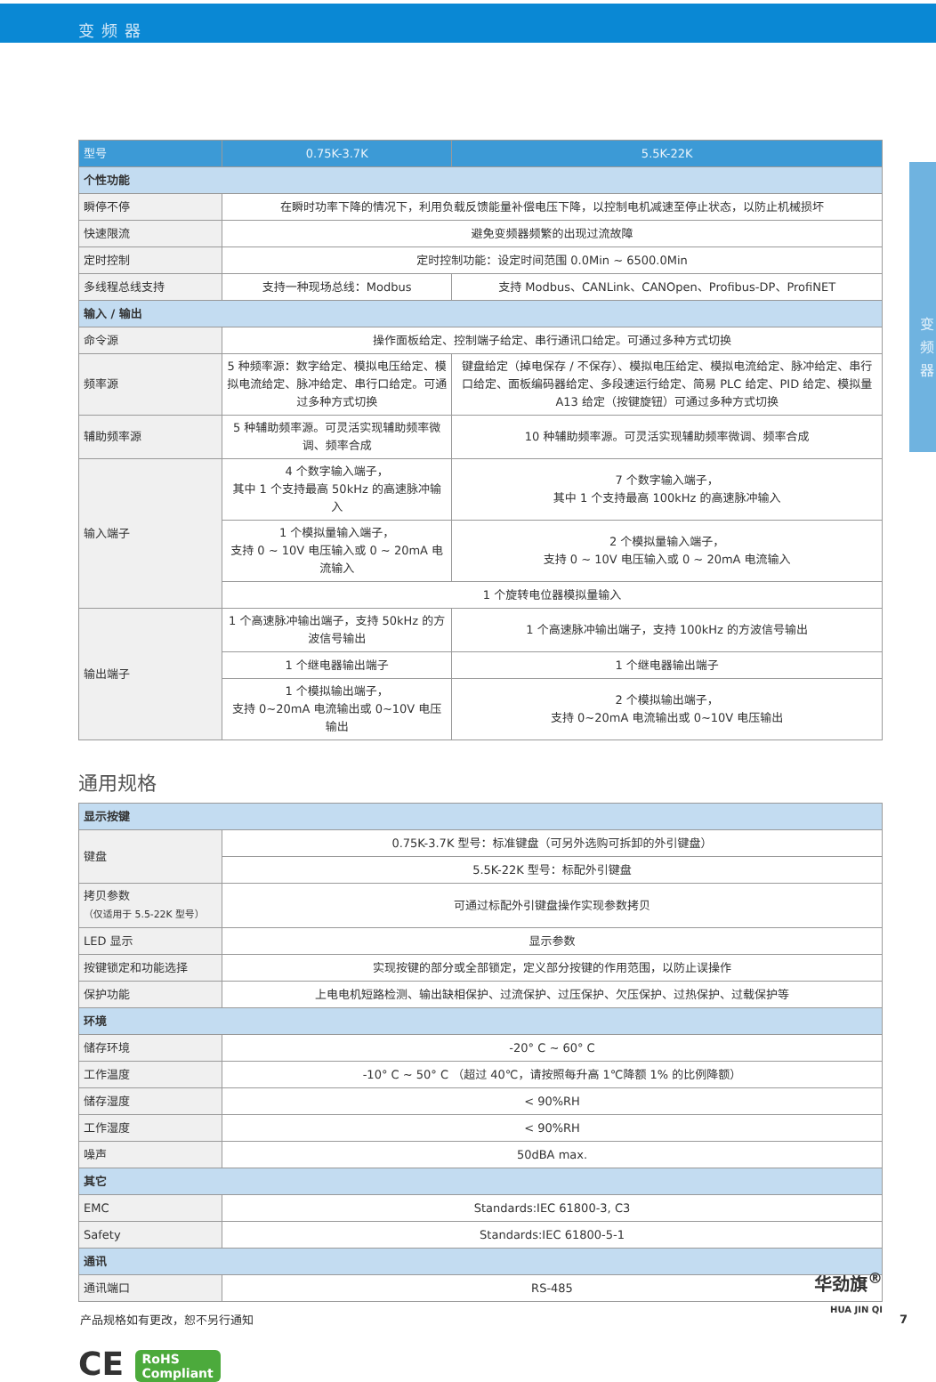变频器
变频器
| 型号 | 0.75K-3.7K | 5.5K-22K |
| --- | --- | --- |
| 个性功能 | | |
| 瞬停不停 | 在瞬时功率下降的情况下，利用负载反馈能量补偿电压下降，以控制电机减速至停止状态，以防止机械损坏 | |
| 快速限流 | 避免变频器频繁的出现过流故障 | |
| 定时控制 | 定时控制功能：设定时间范围 0.0Min ~ 6500.0Min | |
| 多线程总线支持 | 支持一种现场总线：Modbus | 支持 Modbus、CANLink、CANOpen、Profibus-DP、ProfiNET |
| 输入 / 输出 | | |
| 命令源 | 操作面板给定、控制端子给定、串行通讯口给定。可通过多种方式切换 | |
| 频率源 | 5 种频率源：数字给定、模拟电压给定、模拟电流给定、脉冲给定、串行口给定。可通过多种方式切换 | 键盘给定（掉电保存 / 不保存）、模拟电压给定、模拟电流给定、脉冲给定、串行口给定、面板编码器给定、多段速运行给定、简易 PLC 给定、PID 给定、模拟量 A13 给定（按键旋钮）可通过多种方式切换 |
| 辅助频率源 | 5 种辅助频率源。可灵活实现辅助频率微调、频率合成 | 10 种辅助频率源。可灵活实现辅助频率微调、频率合成 |
| 输入端子 | 4 个数字输入端子， 其中 1 个支持最高 50kHz 的高速脉冲输入 | 7 个数字输入端子， 其中 1 个支持最高 100kHz 的高速脉冲输入 |
| | 1 个模拟量输入端子， 支持 0 ~ 10V 电压输入或 0 ~ 20mA 电流输入 | 2 个模拟量输入端子， 支持 0 ~ 10V 电压输入或 0 ~ 20mA 电流输入 |
| | 1 个旋转电位器模拟量输入 | |
| 输出端子 | 1 个高速脉冲输出端子，支持 50kHz 的方波信号输出 | 1 个高速脉冲输出端子，支持 100kHz 的方波信号输出 |
| | 1 个继电器输出端子 | 1 个继电器输出端子 |
| | 1 个模拟输出端子， 支持 0~20mA 电流输出或 0~10V 电压输出 | 2 个模拟输出端子， 支持 0~20mA 电流输出或 0~10V 电压输出 |
通用规格
| 显示按键 | |
| 键盘 | 0.75K-3.7K 型号：标准键盘（可另外选购可拆卸的外引键盘） |
| | 5.5K-22K 型号：标配外引键盘 |
| 拷贝参数 （仅适用于 5.5-22K 型号） | 可通过标配外引键盘操作实现参数拷贝 |
| LED 显示 | 显示参数 |
| 按键锁定和功能选择 | 实现按键的部分或全部锁定，定义部分按键的作用范围，以防止误操作 |
| 保护功能 | 上电电机短路检测、输出缺相保护、过流保护、过压保护、欠压保护、过热保护、过载保护等 |
| 环境 | |
| 储存环境 | -20° C ~ 60° C |
| 工作温度 | -10° C ~ 50° C （超过 40℃，请按照每升高 1℃降额 1% 的比例降额） |
| 储存湿度 | < 90%RH |
| 工作湿度 | < 90%RH |
| 噪声 | 50dBA max. |
| 其它 | |
| EMC | Standards:IEC 61800-3, C3 |
| Safety | Standards:IEC 61800-5-1 |
| 通讯 | |
| 通讯端口 | RS-485 |
产品规格如有更改，恕不另行通知
CE RoHS
Compliant
华劲旗<sup>®</sup>
HUA JIN QI
7